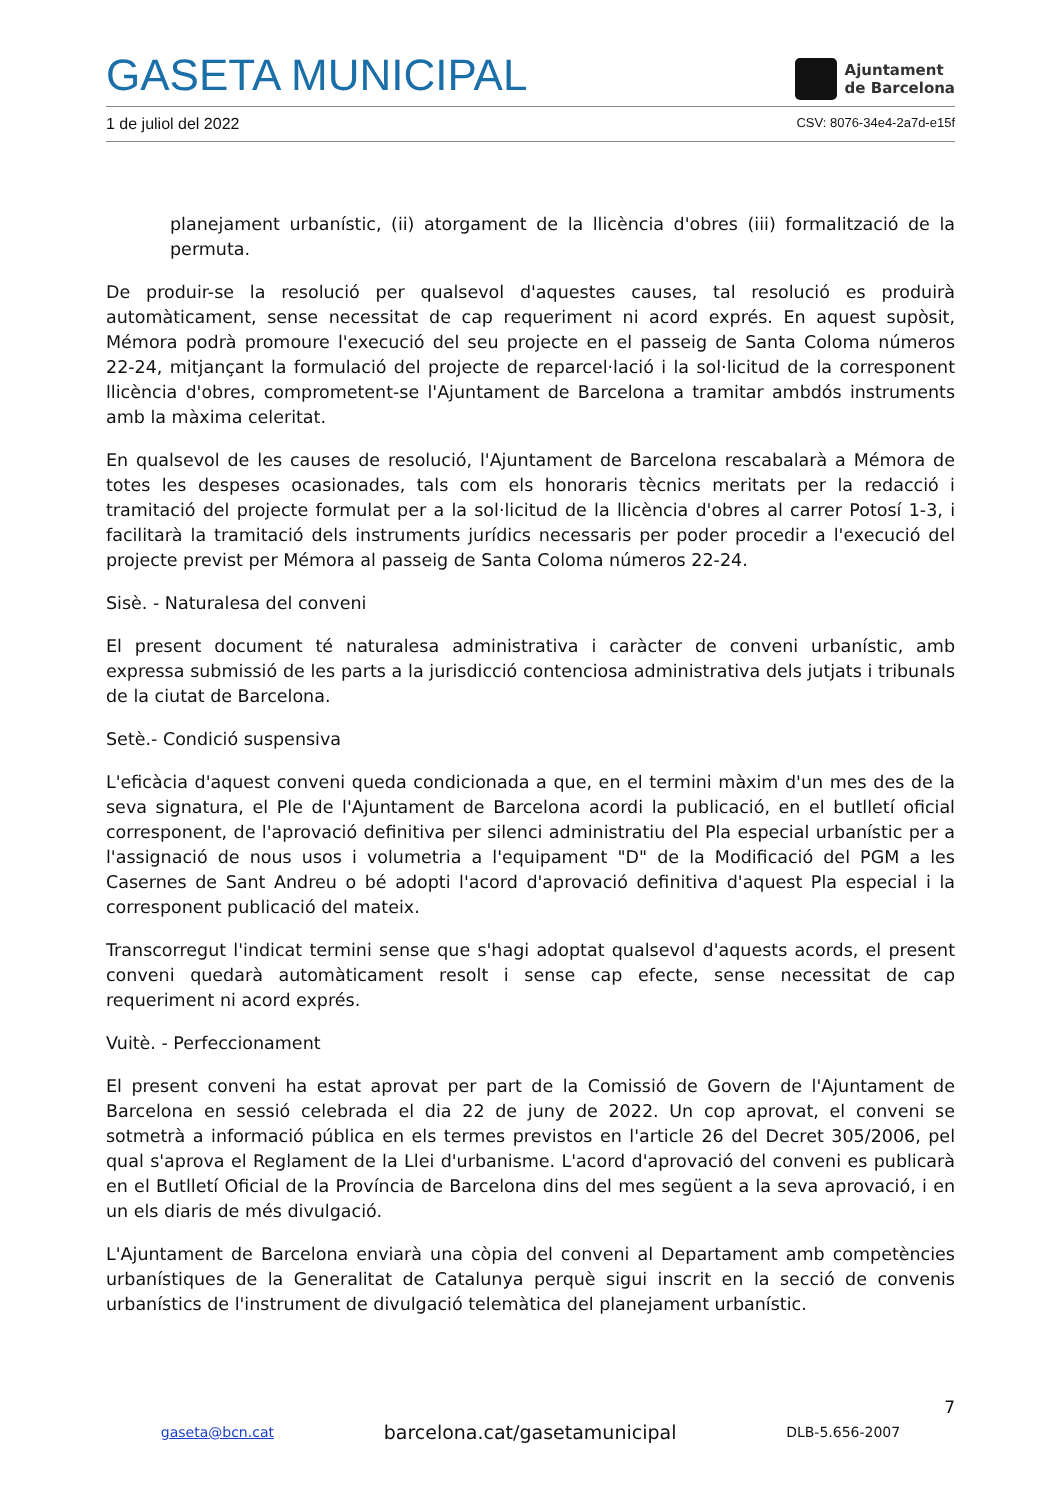GASETA MUNICIPAL
Ajuntament
de Barcelona
1 de juliol del 2022 CSV: 8076-34e4-2a7d-e15f
planejament urbanístic, (ii) atorgament de la llicència d'obres (iii) formalització de la permuta.
De produir-se la resolució per qualsevol d'aquestes causes, tal resolució es produirà automàticament, sense necessitat de cap requeriment ni acord exprés. En aquest supòsit, Mémora podrà promoure l'execució del seu projecte en el passeig de Santa Coloma números 22-24, mitjançant la formulació del projecte de reparcel·lació i la sol·licitud de la corresponent llicència d'obres, comprometent-se l'Ajuntament de Barcelona a tramitar ambdós instruments amb la màxima celeritat.
En qualsevol de les causes de resolució, l'Ajuntament de Barcelona rescabalarà a Mémora de totes les despeses ocasionades, tals com els honoraris tècnics meritats per la redacció i tramitació del projecte formulat per a la sol·licitud de la llicència d'obres al carrer Potosí 1-3, i facilitarà la tramitació dels instruments jurídics necessaris per poder procedir a l'execució del projecte previst per Mémora al passeig de Santa Coloma números 22-24.
Sisè. - Naturalesa del conveni
El present document té naturalesa administrativa i caràcter de conveni urbanístic, amb expressa submissió de les parts a la jurisdicció contenciosa administrativa dels jutjats i tribunals de la ciutat de Barcelona.
Setè.- Condició suspensiva
L'eficàcia d'aquest conveni queda condicionada a que, en el termini màxim d'un mes des de la seva signatura, el Ple de l'Ajuntament de Barcelona acordi la publicació, en el butlletí oficial corresponent, de l'aprovació definitiva per silenci administratiu del Pla especial urbanístic per a l'assignació de nous usos i volumetria a l'equipament "D" de la Modificació del PGM a les Casernes de Sant Andreu o bé adopti l'acord d'aprovació definitiva d'aquest Pla especial i la corresponent publicació del mateix.
Transcorregut l'indicat termini sense que s'hagi adoptat qualsevol d'aquests acords, el present conveni quedarà automàticament resolt i sense cap efecte, sense necessitat de cap requeriment ni acord exprés.
Vuitè. - Perfeccionament
El present conveni ha estat aprovat per part de la Comissió de Govern de l'Ajuntament de Barcelona en sessió celebrada el dia 22 de juny de 2022. Un cop aprovat, el conveni se sotmetrà a informació pública en els termes previstos en l'article 26 del Decret 305/2006, pel qual s'aprova el Reglament de la Llei d'urbanisme. L'acord d'aprovació del conveni es publicarà en el Butlletí Oficial de la Província de Barcelona dins del mes següent a la seva aprovació, i en un els diaris de més divulgació.
L'Ajuntament de Barcelona enviarà una còpia del conveni al Departament amb competències urbanístiques de la Generalitat de Catalunya perquè sigui inscrit en la secció de convenis urbanístics de l'instrument de divulgació telemàtica del planejament urbanístic.
7
gaseta@bcn.cat barcelona.cat/gasetamunicipal DLB-5.656-2007